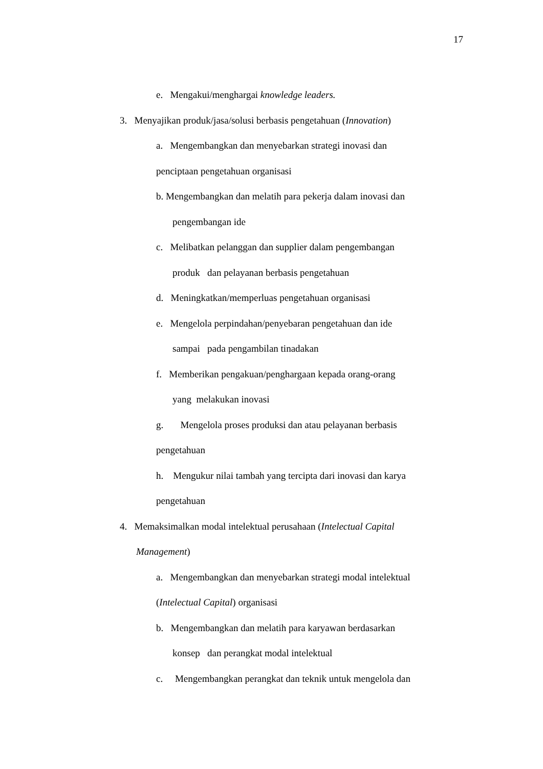17
e. Mengakui/menghargai knowledge leaders.
3. Menyajikan produk/jasa/solusi berbasis pengetahuan (Innovation)
a. Mengembangkan dan menyebarkan strategi inovasi dan
penciptaan pengetahuan organisasi
b. Mengembangkan dan melatih para pekerja dalam inovasi dan
pengembangan ide
c. Melibatkan pelanggan dan supplier dalam pengembangan
produk dan pelayanan berbasis pengetahuan
d. Meningkatkan/memperluas pengetahuan organisasi
e. Mengelola perpindahan/penyebaran pengetahuan dan ide
sampai pada pengambilan tinadakan
f. Memberikan pengakuan/penghargaan kepada orang-orang
yang melakukan inovasi
g. Mengelola proses produksi dan atau pelayanan berbasis
pengetahuan
h. Mengukur nilai tambah yang tercipta dari inovasi dan karya
pengetahuan
4. Memaksimalkan modal intelektual perusahaan (Intelectual Capital
Management)
a. Mengembangkan dan menyebarkan strategi modal intelektual
(Intelectual Capital) organisasi
b. Mengembangkan dan melatih para karyawan berdasarkan
konsep dan perangkat modal intelektual
c. Mengembangkan perangkat dan teknik untuk mengelola dan